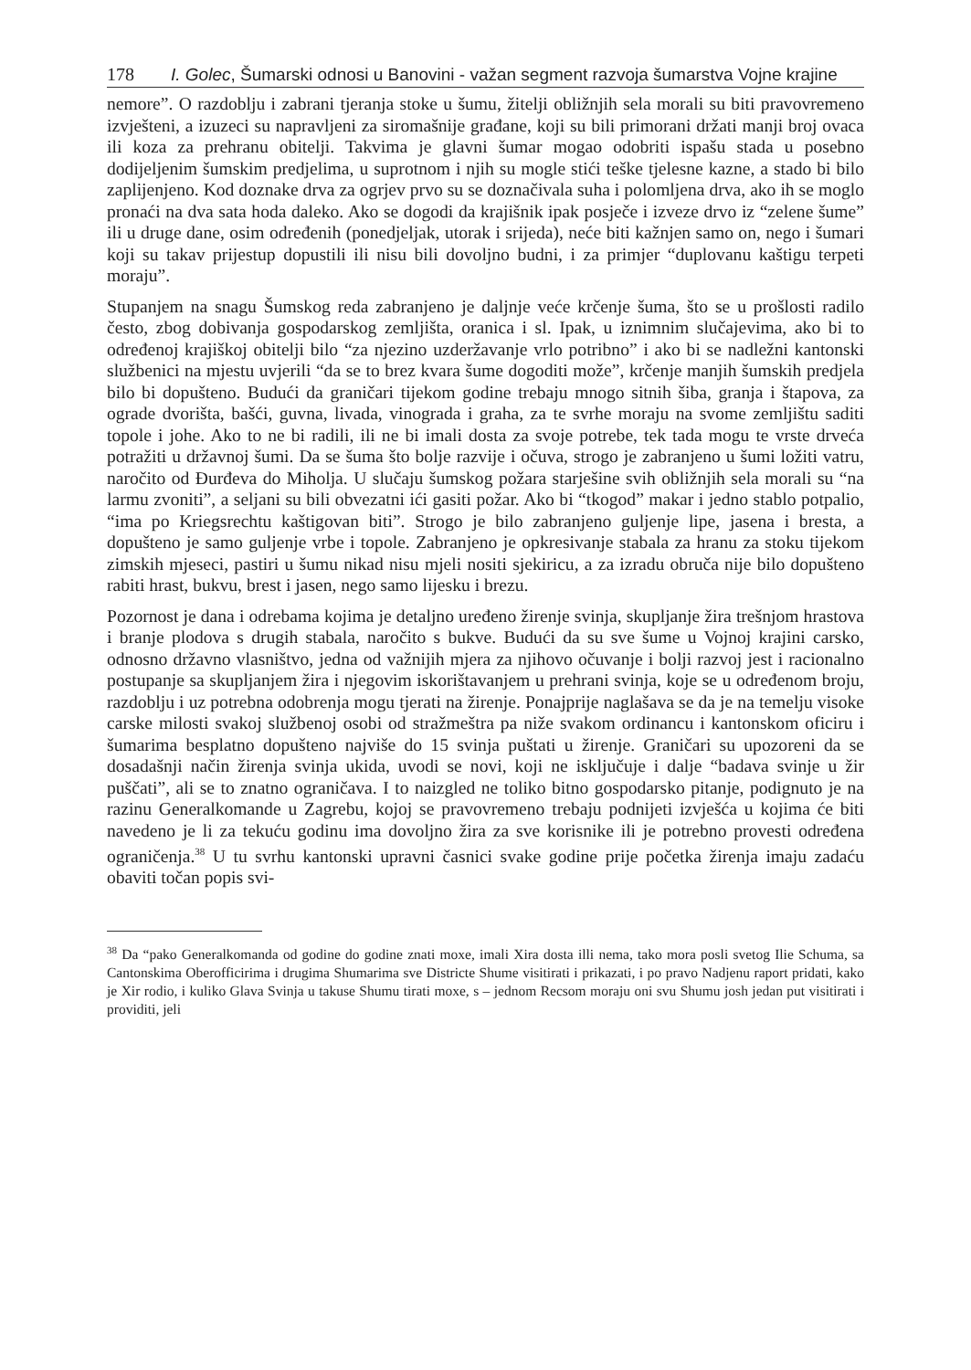178 I. Golec, Šumarski odnosi u Banovini - važan segment razvoja šumarstva Vojne krajine
nemore”. O razdoblju i zabrani tjeranja stoke u šumu, žitelji obližnjih sela morali su biti pravovremeno izvješteni, a izuzeci su napravljeni za siromašnije građane, koji su bili primorani držati manji broj ovaca ili koza za prehranu obitelji. Takvima je glavni šumar mogao odobriti ispašu stada u posebno dodijeljenim šumskim predjelima, u suprotnom i njih su mogle stići teške tjelesne kazne, a stado bi bilo zaplijenjeno. Kod doznake drva za ogrjev prvo su se doznačivala suha i polomljena drva, ako ih se moglo pronaći na dva sata hoda daleko. Ako se dogodi da krajišnik ipak posječe i izveze drvo iz “zelene šume” ili u druge dane, osim određenih (ponedjeljak, utorak i srijeda), neće biti kažnjen samo on, nego i šumari koji su takav prijestup dopustili ili nisu bili dovoljno budni, i za primjer “duplovanu kaštigu terpeti moraju”.
Stupanjem na snagu Šumskog reda zabranjeno je daljnje veće krčenje šuma, što se u prošlosti radilo često, zbog dobivanja gospodarskog zemljišta, oranica i sl. Ipak, u iznimnim slučajevima, ako bi to određenoj krajiškoj obitelji bilo “za njezino uzderžavanje vrlo potribno” i ako bi se nadležni kantonski službenici na mjestu uvjerili “da se to brez kvara šume dogoditi može”, krčenje manjih šumskih predjela bilo bi dopušteno. Budući da graničari tijekom godine trebaju mnogo sitnih šiba, granja i štapova, za ograde dvorišta, bašći, guvna, livada, vinograda i graha, za te svrhe moraju na svome zemljištu saditi topole i johe. Ako to ne bi radili, ili ne bi imali dosta za svoje potrebe, tek tada mogu te vrste drveća potražiti u državnoj šumi. Da se šuma što bolje razvije i očuva, strogo je zabranjeno u šumi ložiti vatru, naročito od Đurđeva do Miholja. U slučaju šumskog požara starješine svih obližnjih sela morali su “na larmu zvoniti”, a seljani su bili obvezatni ići gasiti požar. Ako bi “tkogod” makar i jedno stablo potpalio, “ima po Kriegsrechtu kaštigovan biti”. Strogo je bilo zabranjeno guljenje lipe, jasena i bresta, a dopušteno je samo guljenje vrbe i topole. Zabranjeno je opkresivanje stabala za hranu za stoku tijekom zimskih mjeseci, pastiri u šumu nikad nisu mjeli nositi sjekiricu, a za izradu obruča nije bilo dopušteno rabiti hrast, bukvu, brest i jasen, nego samo lijesku i brezu.
Pozornost je dana i odrebama kojima je detaljno uređeno žirenje svinja, skupljanje žira trešnjom hrastova i branje plodova s drugih stabala, naročito s bukve. Budući da su sve šume u Vojnoj krajini carsko, odnosno državno vlasništvo, jedna od važnijih mjera za njihovo očuvanje i bolji razvoj jest i racionalno postupanje sa skupljanjem žira i njegovim iskorištavanjem u prehrani svinja, koje se u određenom broju, razdoblju i uz potrebna odobrenja mogu tjerati na žirenje. Ponajprije naglašava se da je na temelju visoke carske milosti svakoj službenoj osobi od stražmeštra pa niže svakom ordinancu i kantonskom oficiru i šumarima besplatno dopušteno najviše do 15 svinja puštati u žirenje. Graničari su upozoreni da se dosadašnji način žirenja svinja ukida, uvodi se novi, koji ne isključuje i dalje “badava svinje u žir puščati”, ali se to znatno ograničava. I to naizgled ne toliko bitno gospodarsko pitanje, podignuto je na razinu Generalkomande u Zagrebu, kojoj se pravovremeno trebaju podnijeti izvješća u kojima će biti navedeno je li za tekuću godinu ima dovoljno žira za sve korisnike ili je potrebno provesti određena ograničenja.<sup>38</sup> U tu svrhu kantonski upravni časnici svake godine prije početka žirenja imaju zadaću obaviti točan popis svi-
<sup>38</sup> Da “pako Generalkomanda od godine do godine znati moxe, imali Xira dosta illi nema, tako mora posli svetog Ilie Schuma, sa Cantonskima Oberofficirima i drugima Shumarima sve Districte Shume visitirati i prikazati, i po pravo Nadjenu raport pridati, kako je Xir rodio, i kuliko Glava Svinja u takuse Shumu tirati moxe, s – jednom Recsom moraju oni svu Shumu josh jedan put visitirati i providiti, jeli